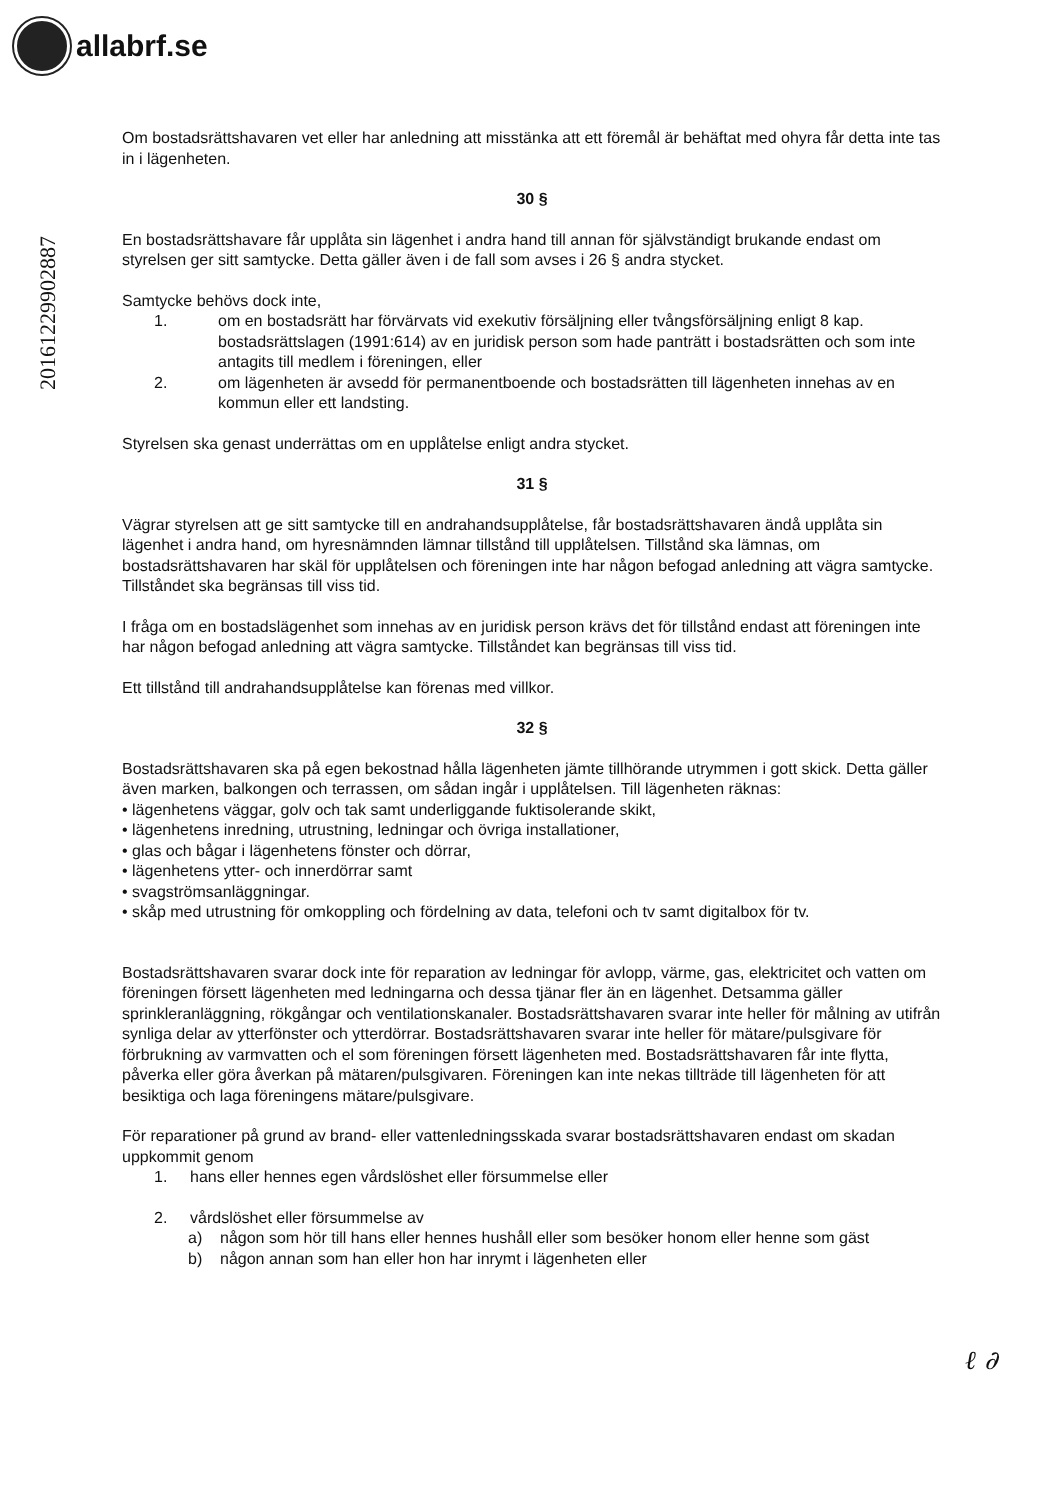allabrf.se
20161229902887
Om bostadsrättshavaren vet eller har anledning att misstänka att ett föremål är behäftat med ohyra får detta inte tas in i lägenheten.
30 §
En bostadsrättshavare får upplåta sin lägenhet i andra hand till annan för självständigt brukande endast om styrelsen ger sitt samtycke. Detta gäller även i de fall som avses i 26 § andra stycket.
Samtycke behövs dock inte,
1. om en bostadsrätt har förvärvats vid exekutiv försäljning eller tvångsförsäljning enligt 8 kap. bostadsrättslagen (1991:614) av en juridisk person som hade panträtt i bostadsrätten och som inte antagits till medlem i föreningen, eller
2. om lägenheten är avsedd för permanentboende och bostadsrätten till lägenheten innehas av en kommun eller ett landsting.
Styrelsen ska genast underrättas om en upplåtelse enligt andra stycket.
31 §
Vägrar styrelsen att ge sitt samtycke till en andrahandsupplåtelse, får bostadsrättshavaren ändå upplåta sin lägenhet i andra hand, om hyresnämnden lämnar tillstånd till upplåtelsen. Tillstånd ska lämnas, om bostadsrättshavaren har skäl för upplåtelsen och föreningen inte har någon befogad anledning att vägra samtycke. Tillståndet ska begränsas till viss tid.
I fråga om en bostadslägenhet som innehas av en juridisk person krävs det för tillstånd endast att föreningen inte har någon befogad anledning att vägra samtycke. Tillståndet kan begränsas till viss tid.
Ett tillstånd till andrahandsupplåtelse kan förenas med villkor.
32 §
Bostadsrättshavaren ska på egen bekostnad hålla lägenheten jämte tillhörande utrymmen i gott skick. Detta gäller även marken, balkongen och terrassen, om sådan ingår i upplåtelsen. Till lägenheten räknas:
• lägenhetens väggar, golv och tak samt underliggande fuktisolerande skikt,
• lägenhetens inredning, utrustning, ledningar och övriga installationer,
• glas och bågar i lägenhetens fönster och dörrar,
• lägenhetens ytter- och innerdörrar samt
• svagströmsanläggningar.
• skåp med utrustning för omkoppling och fördelning av data, telefoni och tv samt digitalbox för tv.
Bostadsrättshavaren svarar dock inte för reparation av ledningar för avlopp, värme, gas, elektricitet och vatten om föreningen försett lägenheten med ledningarna och dessa tjänar fler än en lägenhet. Detsamma gäller sprinkleranläggning, rökgångar och ventilationskanaler. Bostadsrättshavaren svarar inte heller för målning av utifrån synliga delar av ytterfönster och ytterdörrar. Bostadsrättshavaren svarar inte heller för mätare/pulsgivare för förbrukning av varmvatten och el som föreningen försett lägenheten med. Bostadsrättshavaren får inte flytta, påverka eller göra åverkan på mätaren/pulsgivaren. Föreningen kan inte nekas tillträde till lägenheten för att besiktiga och laga föreningens mätare/pulsgivare.
För reparationer på grund av brand- eller vattenledningsskada svarar bostadsrättshavaren endast om skadan uppkommit genom
1. hans eller hennes egen vårdslöshet eller försummelse eller
2. vårdslöshet eller försummelse av
a) någon som hör till hans eller hennes hushåll eller som besöker honom eller henne som gäst
b) någon annan som han eller hon har inrymt i lägenheten eller
ℓ ∂